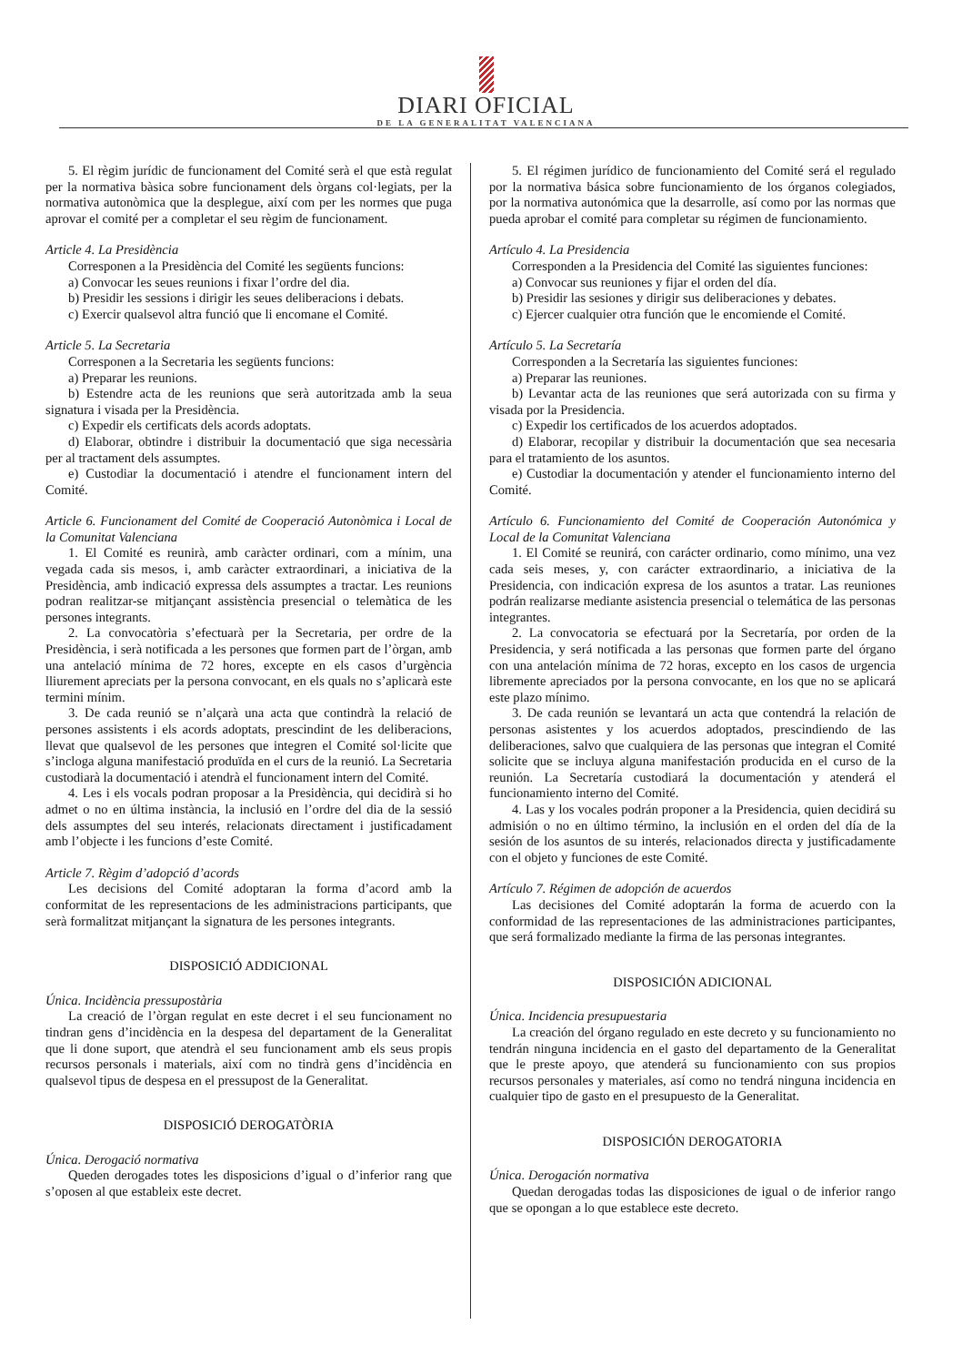DIARI OFICIAL
DE LA GENERALITAT VALENCIANA
5. El règim jurídic de funcionament del Comité serà el que està regulat per la normativa bàsica sobre funcionament dels òrgans col·legiats, per la normativa autonòmica que la desplegue, així com per les normes que puga aprovar el comité per a completar el seu règim de funcionament.
Article 4. La Presidència
Corresponen a la Presidència del Comité les següents funcions:
a) Convocar les seues reunions i fixar l’ordre del dia.
b) Presidir les sessions i dirigir les seues deliberacions i debats.
c) Exercir qualsevol altra funció que li encomane el Comité.
Article 5. La Secretaria
Corresponen a la Secretaria les següents funcions:
a) Preparar les reunions.
b) Estendre acta de les reunions que serà autoritzada amb la seua signatura i visada per la Presidència.
c) Expedir els certificats dels acords adoptats.
d) Elaborar, obtindre i distribuir la documentació que siga necessària per al tractament dels assumptes.
e) Custodiar la documentació i atendre el funcionament intern del Comité.
Article 6. Funcionament del Comité de Cooperació Autonòmica i Local de la Comunitat Valenciana
1. El Comité es reunirà, amb caràcter ordinari, com a mínim, una vegada cada sis mesos, i, amb caràcter extraordinari, a iniciativa de la Presidència, amb indicació expressa dels assumptes a tractar. Les reunions podran realitzar-se mitjançant assistència presencial o telemàtica de les persones integrants.
2. La convocatòria s’efectuarà per la Secretaria, per ordre de la Presidència, i serà notificada a les persones que formen part de l’òrgan, amb una antelació mínima de 72 hores, excepte en els casos d’urgència lliurement apreciats per la persona convocant, en els quals no s’aplicarà este termini mínim.
3. De cada reunió se n’alçarà una acta que contindrà la relació de persones assistents i els acords adoptats, prescindint de les deliberacions, llevat que qualsevol de les persones que integren el Comité sol·licite que s’incloga alguna manifestació produïda en el curs de la reunió. La Secretaria custodiarà la documentació i atendrà el funcionament intern del Comité.
4. Les i els vocals podran proposar a la Presidència, qui decidirà si ho admet o no en última instància, la inclusió en l’ordre del dia de la sessió dels assumptes del seu interés, relacionats directament i justificadament amb l’objecte i les funcions d’este Comité.
Article 7. Règim d’adopció d’acords
Les decisions del Comité adoptaran la forma d’acord amb la conformitat de les representacions de les administracions participants, que serà formalitzat mitjançant la signatura de les persones integrants.
DISPOSICIÓ ADDICIONAL
Única. Incidència pressupostària
La creació de l’òrgan regulat en este decret i el seu funcionament no tindran gens d’incidència en la despesa del departament de la Generalitat que li done suport, que atendrà el seu funcionament amb els seus propis recursos personals i materials, així com no tindrà gens d’incidència en qualsevol tipus de despesa en el pressupost de la Generalitat.
DISPOSICIÓ DEROGATÒRIA
Única. Derogació normativa
Queden derogades totes les disposicions d’igual o d’inferior rang que s’oposen al que estableix este decret.
5. El régimen jurídico de funcionamiento del Comité será el regulado por la normativa básica sobre funcionamiento de los órganos colegiados, por la normativa autonómica que la desarrolle, así como por las normas que pueda aprobar el comité para completar su régimen de funcionamiento.
Artículo 4. La Presidencia
Corresponden a la Presidencia del Comité las siguientes funciones:
a) Convocar sus reuniones y fijar el orden del día.
b) Presidir las sesiones y dirigir sus deliberaciones y debates.
c) Ejercer cualquier otra función que le encomiende el Comité.
Artículo 5. La Secretaría
Corresponden a la Secretaría las siguientes funciones:
a) Preparar las reuniones.
b) Levantar acta de las reuniones que será autorizada con su firma y visada por la Presidencia.
c) Expedir los certificados de los acuerdos adoptados.
d) Elaborar, recopilar y distribuir la documentación que sea necesaria para el tratamiento de los asuntos.
e) Custodiar la documentación y atender el funcionamiento interno del Comité.
Artículo 6. Funcionamiento del Comité de Cooperación Autonómica y Local de la Comunitat Valenciana
1. El Comité se reunirá, con carácter ordinario, como mínimo, una vez cada seis meses, y, con carácter extraordinario, a iniciativa de la Presidencia, con indicación expresa de los asuntos a tratar. Las reuniones podrán realizarse mediante asistencia presencial o telemática de las personas integrantes.
2. La convocatoria se efectuará por la Secretaría, por orden de la Presidencia, y será notificada a las personas que formen parte del órgano con una antelación mínima de 72 horas, excepto en los casos de urgencia libremente apreciados por la persona convocante, en los que no se aplicará este plazo mínimo.
3. De cada reunión se levantará un acta que contendrá la relación de personas asistentes y los acuerdos adoptados, prescindiendo de las deliberaciones, salvo que cualquiera de las personas que integran el Comité solicite que se incluya alguna manifestación producida en el curso de la reunión. La Secretaría custodiará la documentación y atenderá el funcionamiento interno del Comité.
4. Las y los vocales podrán proponer a la Presidencia, quien decidirá su admisión o no en último término, la inclusión en el orden del día de la sesión de los asuntos de su interés, relacionados directa y justificadamente con el objeto y funciones de este Comité.
Artículo 7. Régimen de adopción de acuerdos
Las decisiones del Comité adoptarán la forma de acuerdo con la conformidad de las representaciones de las administraciones participantes, que será formalizado mediante la firma de las personas integrantes.
DISPOSICIÓN ADICIONAL
Única. Incidencia presupuestaria
La creación del órgano regulado en este decreto y su funcionamiento no tendrán ninguna incidencia en el gasto del departamento de la Generalitat que le preste apoyo, que atenderá su funcionamiento con sus propios recursos personales y materiales, así como no tendrá ninguna incidencia en cualquier tipo de gasto en el presupuesto de la Generalitat.
DISPOSICIÓN DEROGATORIA
Única. Derogación normativa
Quedan derogadas todas las disposiciones de igual o de inferior rango que se opongan a lo que establece este decreto.